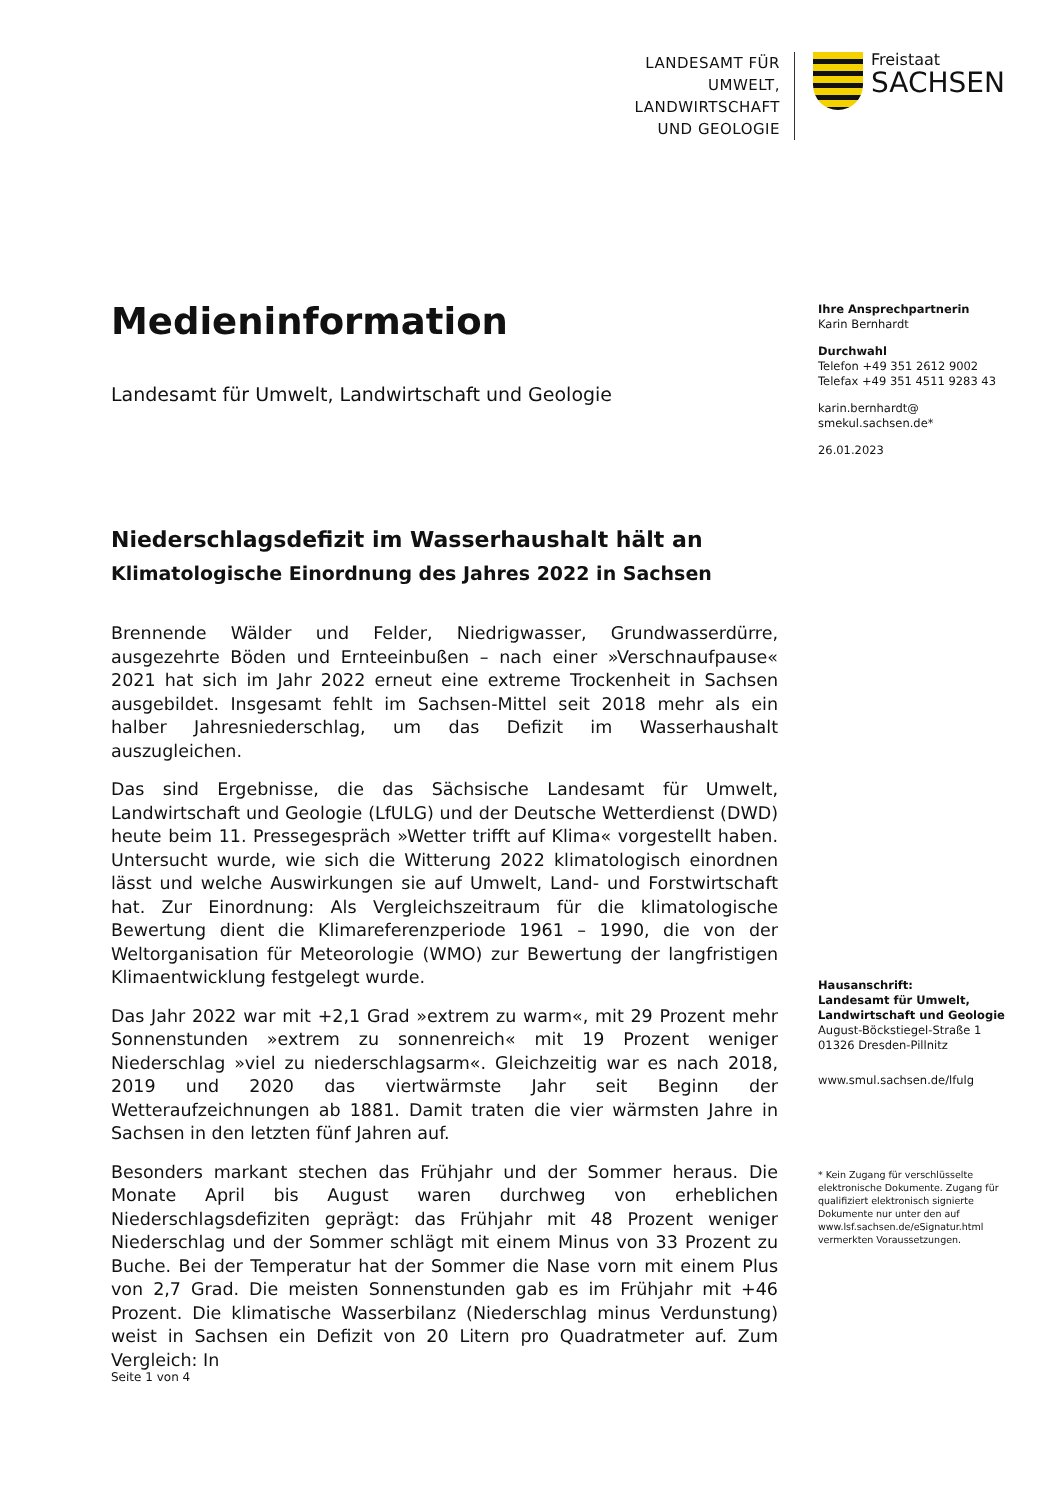LANDESAMT FÜR UMWELT,
LANDWIRTSCHAFT
UND GEOLOGIE
Freistaat
SACHSEN
Medieninformation
Landesamt für Umwelt, Landwirtschaft und Geologie
Niederschlagsdefizit im Wasserhaushalt hält an
Klimatologische Einordnung des Jahres 2022 in Sachsen
Brennende Wälder und Felder, Niedrigwasser, Grundwasserdürre, ausgezehrte Böden und Ernteeinbußen – nach einer »Verschnaufpause« 2021 hat sich im Jahr 2022 erneut eine extreme Trockenheit in Sachsen ausgebildet. Insgesamt fehlt im Sachsen-Mittel seit 2018 mehr als ein halber Jahresniederschlag, um das Defizit im Wasserhaushalt auszugleichen.
Das sind Ergebnisse, die das Sächsische Landesamt für Umwelt, Landwirtschaft und Geologie (LfULG) und der Deutsche Wetterdienst (DWD) heute beim 11. Pressegespräch »Wetter trifft auf Klima« vorgestellt haben. Untersucht wurde, wie sich die Witterung 2022 klimatologisch einordnen lässt und welche Auswirkungen sie auf Umwelt, Land- und Forstwirtschaft hat. Zur Einordnung: Als Vergleichszeitraum für die klimatologische Bewertung dient die Klimareferenzperiode 1961 – 1990, die von der Weltorganisation für Meteorologie (WMO) zur Bewertung der langfristigen Klimaentwicklung festgelegt wurde.
Das Jahr 2022 war mit +2,1 Grad »extrem zu warm«, mit 29 Prozent mehr Sonnenstunden »extrem zu sonnenreich« mit 19 Prozent weniger Niederschlag »viel zu niederschlagsarm«. Gleichzeitig war es nach 2018, 2019 und 2020 das viertwärmste Jahr seit Beginn der Wetteraufzeichnungen ab 1881. Damit traten die vier wärmsten Jahre in Sachsen in den letzten fünf Jahren auf.
Besonders markant stechen das Frühjahr und der Sommer heraus. Die Monate April bis August waren durchweg von erheblichen Niederschlagsdefiziten geprägt: das Frühjahr mit 48 Prozent weniger Niederschlag und der Sommer schlägt mit einem Minus von 33 Prozent zu Buche. Bei der Temperatur hat der Sommer die Nase vorn mit einem Plus von 2,7 Grad. Die meisten Sonnenstunden gab es im Frühjahr mit +46 Prozent. Die klimatische Wasserbilanz (Niederschlag minus Verdunstung) weist in Sachsen ein Defizit von 20 Litern pro Quadratmeter auf. Zum Vergleich: In
Ihre Ansprechpartnerin
Karin Bernhardt
Durchwahl
Telefon +49 351 2612 9002
Telefax +49 351 4511 9283 43
karin.bernhardt@
smekul.sachsen.de*
26.01.2023
Hausanschrift:
Landesamt für Umwelt,
Landwirtschaft und Geologie
August-Böckstiegel-Straße 1
01326 Dresden-Pillnitz
www.smul.sachsen.de/lfulg
* Kein Zugang für verschlüsselte elektronische Dokumente. Zugang für qualifiziert elektronisch signierte Dokumente nur unter den auf www.lsf.sachsen.de/eSignatur.html vermerkten Voraussetzungen.
Seite 1 von 4